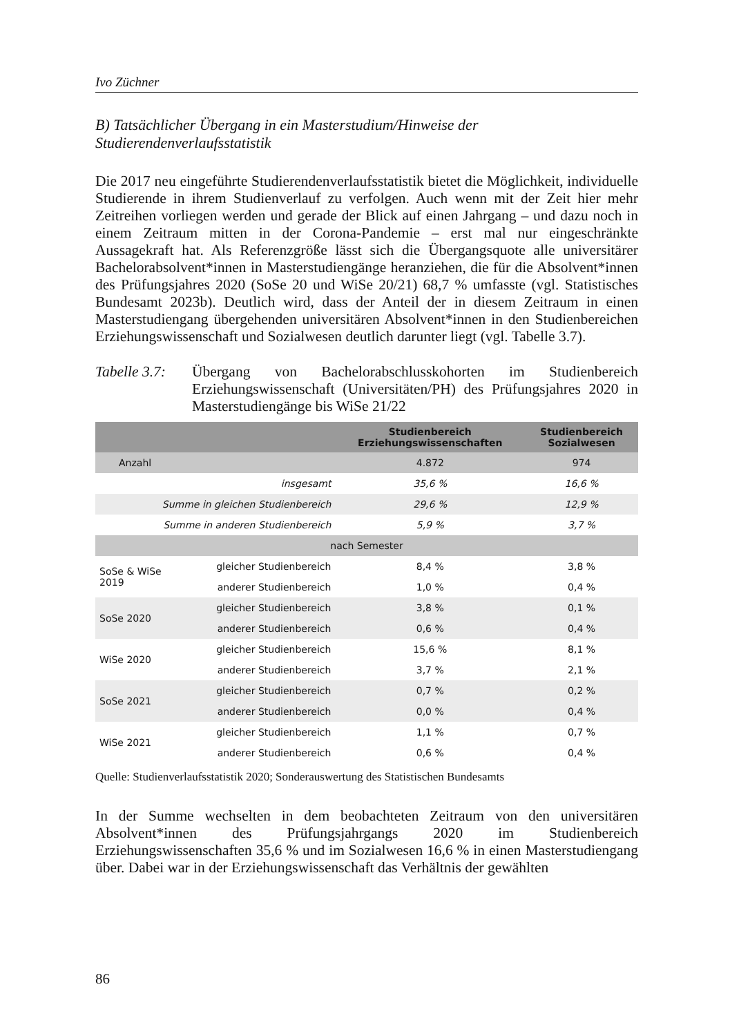Ivo Züchner
B) Tatsächlicher Übergang in ein Masterstudium/Hinweise der Studierendenverlaufsstatistik
Die 2017 neu eingeführte Studierendenverlaufsstatistik bietet die Möglichkeit, individuelle Studierende in ihrem Studienverlauf zu verfolgen. Auch wenn mit der Zeit hier mehr Zeitreihen vorliegen werden und gerade der Blick auf einen Jahrgang – und dazu noch in einem Zeitraum mitten in der Corona-Pandemie – erst mal nur eingeschränkte Aussagekraft hat. Als Referenzgröße lässt sich die Übergangsquote alle universitärer Bachelorabsolvent*innen in Masterstudiengänge heranziehen, die für die Absolvent*innen des Prüfungsjahres 2020 (SoSe 20 und WiSe 20/21) 68,7 % umfasste (vgl. Statistisches Bundesamt 2023b). Deutlich wird, dass der Anteil der in diesem Zeitraum in einen Masterstudiengang übergehenden universitären Absolvent*innen in den Studienbereichen Erziehungswissenschaft und Sozialwesen deutlich darunter liegt (vgl. Tabelle 3.7).
Tabelle 3.7:
Übergang von Bachelorabschlusskohorten im Studienbereich Erziehungswissenschaft (Universitäten/PH) des Prüfungsjahres 2020 in Masterstudiengänge bis WiSe 21/22
| | | Studienbereich Erziehungswissenschaften | Studienbereich Sozialwesen |
| --- | --- | --- | --- |
| Anzahl | | 4.872 | 974 |
| insgesamt | | 35,6 % | 16,6 % |
| Summe in gleichen Studienbereich | | 29,6 % | 12,9 % |
| Summe in anderen Studienbereich | | 5,9 % | 3,7 % |
| nach Semester | | | |
| SoSe & WiSe 2019 | gleicher Studienbereich | 8,4 % | 3,8 % |
| | anderer Studienbereich | 1,0 % | 0,4 % |
| SoSe 2020 | gleicher Studienbereich | 3,8 % | 0,1 % |
| | anderer Studienbereich | 0,6 % | 0,4 % |
| WiSe 2020 | gleicher Studienbereich | 15,6 % | 8,1 % |
| | anderer Studienbereich | 3,7 % | 2,1 % |
| SoSe 2021 | gleicher Studienbereich | 0,7 % | 0,2 % |
| | anderer Studienbereich | 0,0 % | 0,4 % |
| WiSe 2021 | gleicher Studienbereich | 1,1 % | 0,7 % |
| | anderer Studienbereich | 0,6 % | 0,4 % |
Quelle: Studienverlaufsstatistik 2020; Sonderauswertung des Statistischen Bundesamts
In der Summe wechselten in dem beobachteten Zeitraum von den universitären Absolvent*innen des Prüfungsjahrgangs 2020 im Studienbereich Erziehungswissenschaften 35,6 % und im Sozialwesen 16,6 % in einen Masterstudiengang über. Dabei war in der Erziehungswissenschaft das Verhältnis der gewählten
86